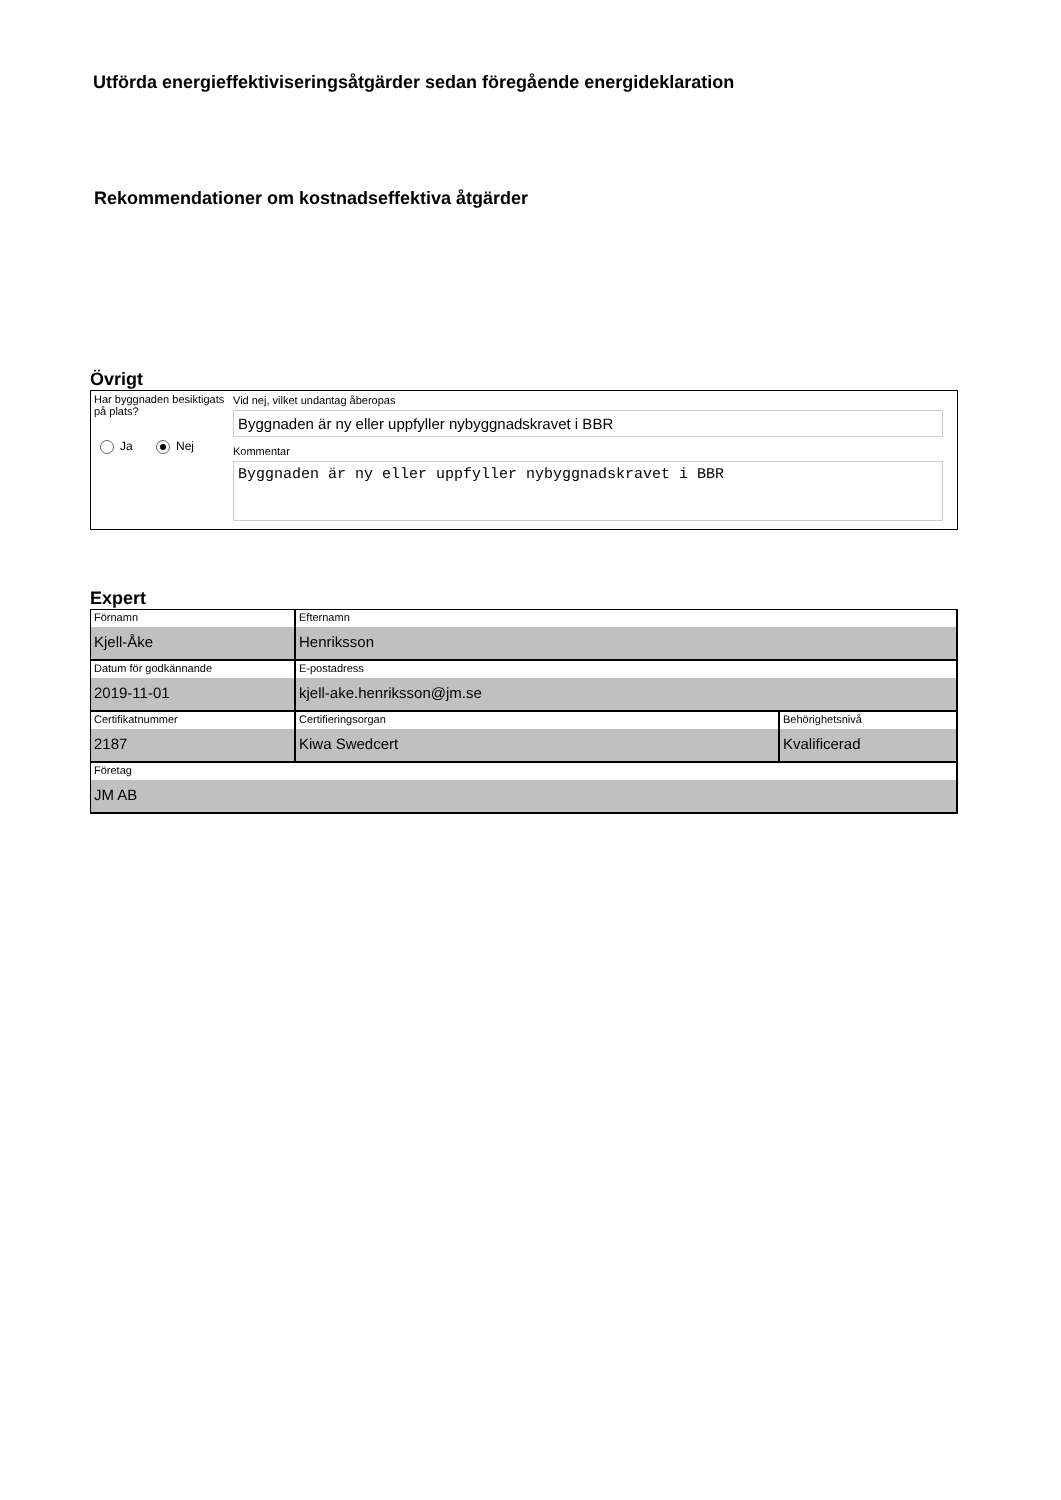Utförda energieffektiviseringsåtgärder sedan föregående energideklaration
Rekommendationer om kostnadseffektiva åtgärder
Övrigt
Har byggnaden besiktigats på plats?
Ja Nej
Vid nej, vilket undantag åberopas
Byggnaden är ny eller uppfyller nybyggnadskravet i BBR
Kommentar
Byggnaden är ny eller uppfyller nybyggnadskravet i BBR
Expert
| Förnamn Kjell-Åke | Efternamn Henriksson | |
| Datum för godkännande 2019-11-01 | E-postadress kjell-ake.henriksson@jm.se | |
| Certifikatnummer 2187 | Certifieringsorgan Kiwa Swedcert | Behörighetsnivå Kvalificerad |
| Företag JM AB | | |